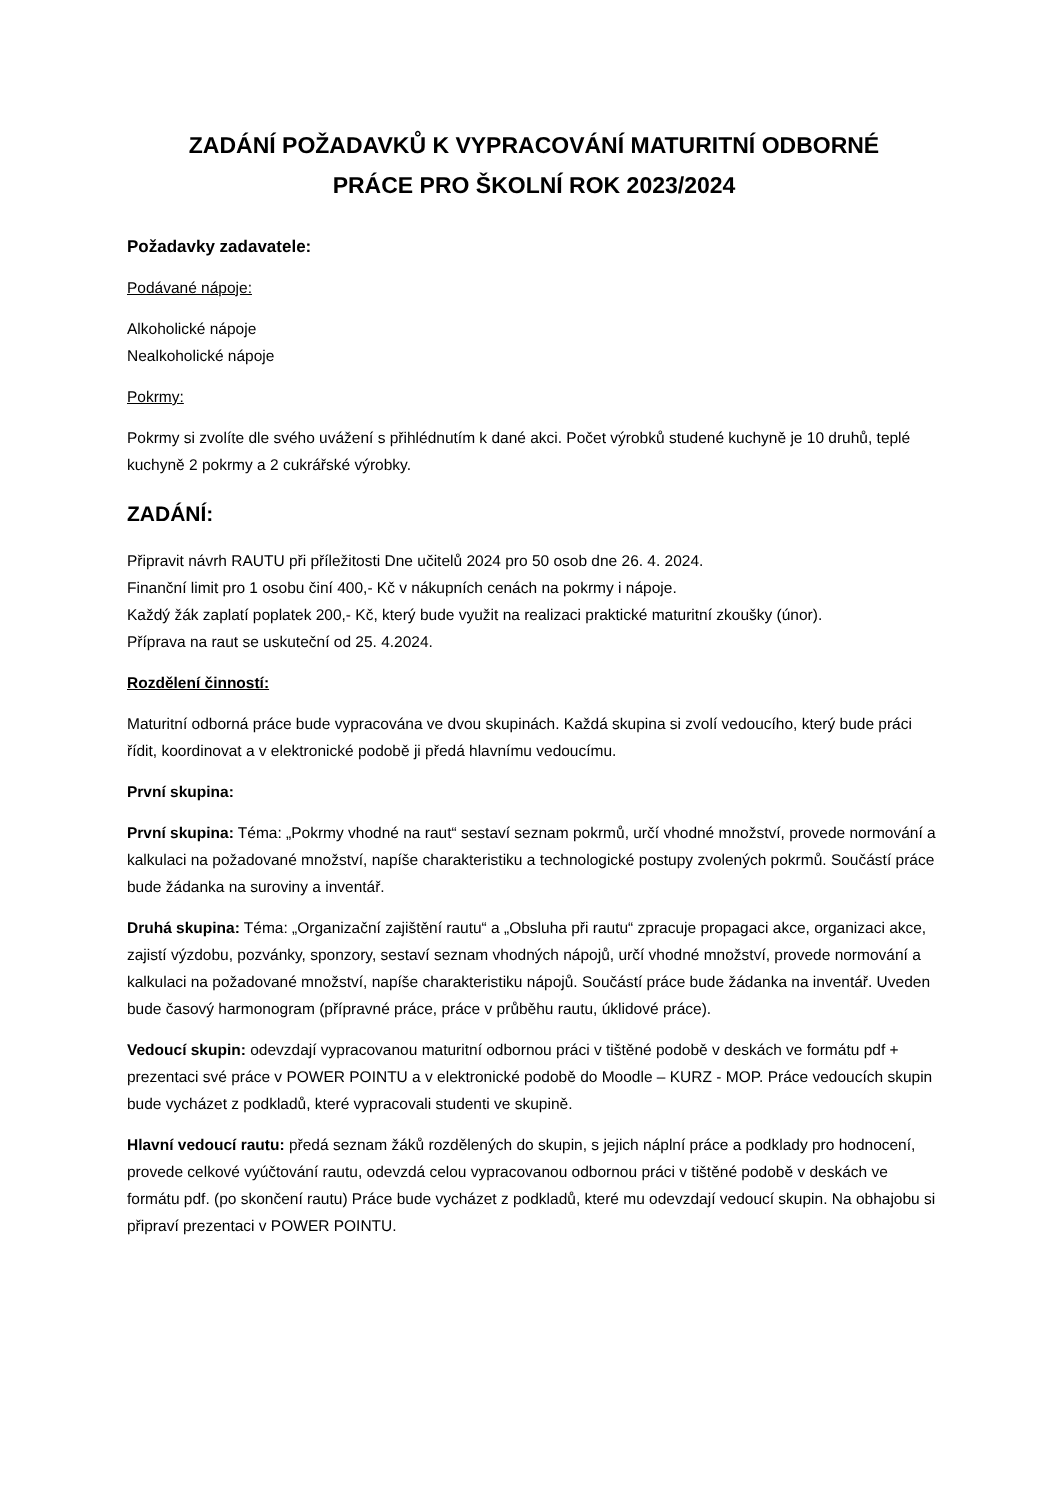ZADÁNÍ POŽADAVKŮ K VYPRACOVÁNÍ MATURITNÍ ODBORNÉ
PRÁCE PRO ŠKOLNÍ ROK 2023/2024
Požadavky zadavatele:
Podávané nápoje:
Alkoholické nápoje
Nealkoholické nápoje
Pokrmy:
Pokrmy si zvolíte dle svého uvážení s přihlédnutím k dané akci. Počet výrobků studené kuchyně je 10 druhů, teplé kuchyně 2 pokrmy a 2 cukrářské výrobky.
ZADÁNÍ:
Připravit návrh RAUTU při příležitosti Dne učitelů 2024 pro 50 osob dne 26. 4. 2024.
Finanční limit pro 1 osobu činí 400,- Kč v nákupních cenách na pokrmy i nápoje.
Každý žák zaplatí poplatek 200,- Kč, který bude využit na realizaci praktické maturitní zkoušky (únor).
Příprava na raut se uskuteční od 25. 4.2024.
Rozdělení činností:
Maturitní odborná práce bude vypracována ve dvou skupinách. Každá skupina si zvolí vedoucího, který bude práci řídit, koordinovat a v elektronické podobě ji předá hlavnímu vedoucímu.
První skupina:
První skupina: Téma: „Pokrmy vhodné na raut“ sestaví seznam pokrmů, určí vhodné množství, provede normování a kalkulaci na požadované množství, napíše charakteristiku a technologické postupy zvolených pokrmů. Součástí práce bude žádanka na suroviny a inventář.
Druhá skupina: Téma: „Organizační zajištění rautu“ a „Obsluha při rautu“ zpracuje propagaci akce, organizaci akce, zajistí výzdobu, pozvánky, sponzory, sestaví seznam vhodných nápojů, určí vhodné množství, provede normování a kalkulaci na požadované množství, napíše charakteristiku nápojů. Součástí práce bude žádanka na inventář. Uveden bude časový harmonogram (přípravné práce, práce v průběhu rautu, úklidové práce).
Vedoucí skupin: odevzdají vypracovanou maturitní odbornou práci v tištěné podobě v deskách ve formátu pdf + prezentaci své práce v POWER POINTU a v elektronické podobě do Moodle – KURZ - MOP. Práce vedoucích skupin bude vycházet z podkladů, které vypracovali studenti ve skupině.
Hlavní vedoucí rautu: předá seznam žáků rozdělených do skupin, s jejich náplní práce a podklady pro hodnocení, provede celkové vyúčtování rautu, odevzdá celou vypracovanou odbornou práci v tištěné podobě v deskách ve formátu pdf. (po skončení rautu) Práce bude vycházet z podkladů, které mu odevzdají vedoucí skupin. Na obhajobu si připraví prezentaci v POWER POINTU.